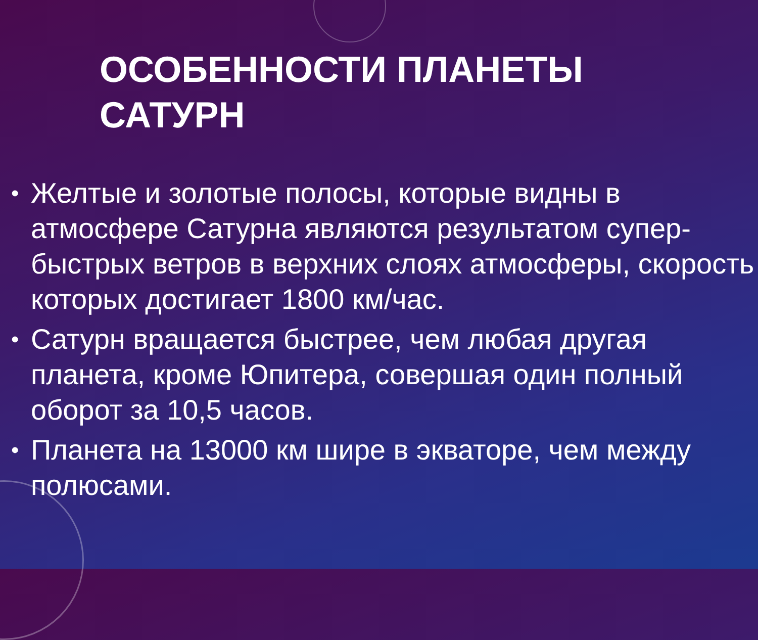ОСОБЕННОСТИ ПЛАНЕТЫ
САТУРН
• Желтые и золотые полосы, которые видны в атмосфере Сатурна являются результатом супер-быстрых ветров в верхних слоях атмосферы, скорость которых достигает 1800 км/час.
• Сатурн вращается быстрее, чем любая другая планета, кроме Юпитера, совершая один полный оборот за 10,5 часов.
• Планета на 13000 км шире в экваторе, чем между полюсами.